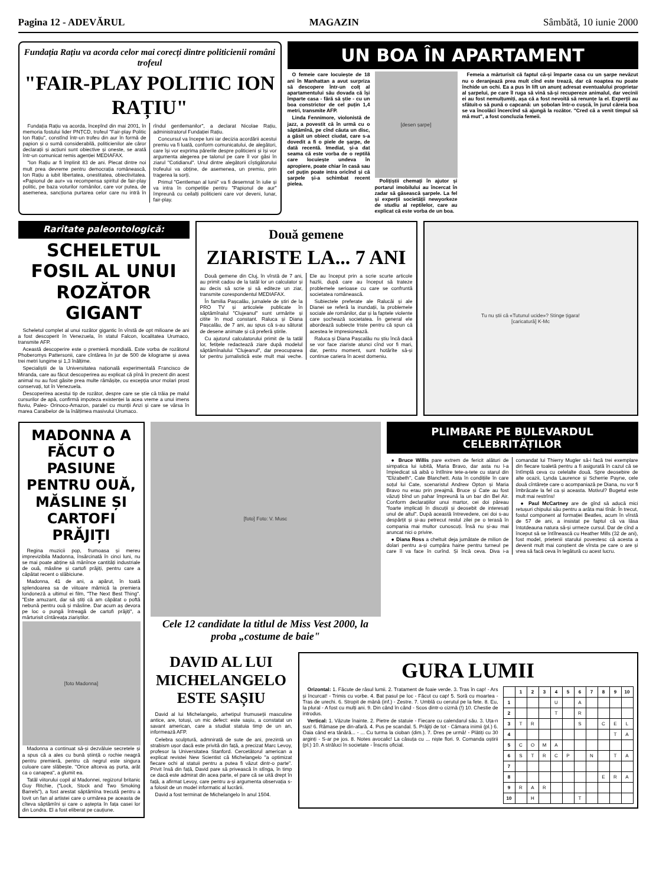Pagina 12 - ADEVĂRUL MAGAZIN Sâmbătă, 10 iunie 2000
Fundația Rațiu va acorda celor mai corecți dintre politicienii români trofeul
"FAIR-PLAY POLITIC ION RAȚIU"
Fundația Rațiu va acorda, începînd din mai 2001, în memoria fostului lider PNȚCD, trofeul "Fair-play Politic Ion Rațiu", constînd într-un trofeu din aur în formă de papion și o sumă considerabilă, politicienilor ale căror declarații și acțiuni sunt obiective și oneste, se arată într-un comunicat remis agenției MEDIAFAX.
"Ion Rațiu ar fi împlinit 83 de ani. Plecat dintre noi mult prea devreme pentru democrația românească, Ion Rațiu a iubit libertatea, onestitatea, obiectivitatea. «Papionul de aur» va recompensa spiritul de fair-play politic, pe baza voturilor românilor, care vor putea, de asemenea, sancționa purtarea celor care nu intră în rîndul gentlemanilor", a declarat Nicolae Rațiu, administratorul Fundației Rațiu.
Concursul va începe luni iar decizia acordării acestui premiu va fi luată, conform comunicatului, de alegători, care își vor exprima părerile despre politicieni și își vor argumenta alegerea pe talonul pe care îl vor găsi în ziarul "Cotidianul". Unul dintre alegătorii cîștigătorului trofeului va obține, de asemenea, un premiu, prin tragerea la sorți.
Primul "Gentleman al lunii" va fi desemnat în iulie și va intra în competiție pentru "Papionul de aur" împreună cu ceilalți politicieni care vor deveni, lunar, fair-play.
UN BOA ÎN APARTAMENT
O femeie care locuiește de 18 ani în Manhattan a avut surpriza să descopere într-un colț al apartamentului său dovada că își împarte casa - fără să știe - cu un boa constrictor de cel puțin 1,4 metri, transmite AFP.
Linda Fennimore, violonistă de jazz, a povestit că în urmă cu o săptămînă, pe cînd căuta un disc, a găsit un obiect ciudat, care s-a dovedit a fi o piele de șarpe, de dată recentă. Imediat, și-a dat seama că este vorba de o reptilă care locuiește undeva în apropiere, poate chiar în casă sau cel puțin poate intra oricînd și că șarpele și-a schimbat recent pielea.
[desen șarpe]
Polițiștii chemați în ajutor și portarul imobilului au încercat în zadar să găsească șarpele. La fel și experții societății newyorkeze de studiu al reptilelor, care au explicat că este vorba de un boa.
Femeia a mărturisit că faptul că-și împarte casa cu un șarpe nevăzut nu o deranjează prea mult cînd este trează, dar că noaptea nu poate închide un ochi. Ea a pus în lift un anunț adresat eventualului proprietar al șarpelui, pe care îl ruga să vină să-și recupereze animalul, dar vecinii ei au fost nemulțumiți, așa că a fost nevoită să renunțe la el. Experții au sfătuit-o să pună o capcană: un șobolan într-o cușcă, în jurul căreia boa se va încolăci încercînd să ajungă la rozător. "Cred că a venit timpul să mă mut", a fost concluzia femeii.
Raritate paleontologică:
SCHELETUL FOSIL AL UNUI ROZĂTOR GIGANT
Scheletul complet al unui rozător gigantic în vîrstă de opt milioane de ani a fost descoperit în Venezuela, în statul Falcon, localitatea Urumaco, transmite AFP.
Această descoperire este o premieră mondială. Este vorba de rozătorul Phoberomys Pattersonii, care cîntărea în jur de 500 de kilograme și avea trei metri lungime și 1,3 înălțime.
Specialiștii de la Universitatea națională experimentală Francisco de Miranda, care au făcut descoperirea au explicat că pînă în prezent din acest animal nu au fost găsite prea multe rămășițe, cu excepția unor molari prost conservați, tot în Venezuela.
Descoperirea acestui tip de rozător, despre care se știe că trăia pe malul cursurilor de apă, confirmă impoteza existenței la acea vreme a unui imens fluviu, Paleo- Orinoco-Amazon, paralel cu munții Anzi și care se vărsa în marea Caraibelor de la înălțimea masivului Urumaco.
Două gemene
ZIARISTE LA... 7 ANI
Două gemene din Cluj, în vîrstă de 7 ani, au primit cadou de la tatăl lor un calculator și au decis să scrie și să editeze un ziar, transmite corespondentul MEDIAFAX.
În familia Pașcalău, jurnalele de știri de la PRO TV și articolele publicate în săptămînalul "Clujeanul" sunt urmărite și citite în mod constant. Raluca și Diana Pașcalău, de 7 ani, au spus că s-au săturat de desene animate și că preferă știrile.
Cu ajutorul calculatorului primit de la tatăl lor, fetițele redactează ziare după modelul săptămînalului "Clujeanul", dar preocuparea lor pentru jurnalistică este mult mai veche. Ele au început prin a scrie scurte articole hazlii, după care au început să trateze problemele serioase cu care se confruntă societatea românească.
Subiectele preferate ale Ralucăi și ale Dianei se referă la inundații, la problemele sociale ale românilor, dar și la faptele violente care șochează societatea. În general ele abordează subiecte triste pentru că spun că acestea le impresionează.
Raluca și Diana Pașcalău nu știu încă dacă se vor face ziariste atunci cînd vor fi mari, dar, pentru moment, sunt hotărîte să-și continue cariera în acest domeniu.
Tu nu știi că «Tutunul ucide»? Stinge țigara!
[caricatură] K-Mc
MADONNA A FĂCUT O PASIUNE PENTRU OUĂ, MĂSLINE ȘI CARTOFI PRĂJIȚI
Regina muzicii pop, frumoasa și mereu imprevizibila Madonna, însărcinată în cinci luni, nu se mai poate abține să mănînce cantități industriale de ouă, măsline și cartofi prăjiți, pentru care a căpătat recent o slăbiciune.
Madonna, 41 de ani, a apărut, în toată splendoarea sa de viitoare mămică la premiera londoneză a ultimul ei film, "The Next Best Thing". "Este amuzant, dar să știți că am căpătat o poftă nebună pentru ouă și măsline. Dar acum aș devora pe loc o pungă întreagă de cartofi prăjiți", a mărturisit cîntăreața ziariștilor.
[foto Madonna]
Madonna a continuat să-și dezvăluie secretele și a spus că a ales cu bună știință o rochie neagră pentru premieră, pentru că negrul este singura culoare care slăbește. "Orice altceva aș purta, arăt ca o canapea", a glumit ea.
Tatăl viitorului copil al Madonnei, regizorul britanic Guy Ritchie, ("Lock, Stock and Two Smoking Barrels"), a fost arestat săptămîna trecută pentru a lovit un fan al artistei care o urmărea pe aceasta de cîteva săptămîni și care o aștepta în fața casei lor din Londra. El a fost eliberat pe cauțiune.
[foto] Foto: V. Musc
Cele 12 candidate la titlul de Miss Vest 2000, la proba „costume de baie"
PLIMBARE PE BULEVARDUL CELEBRITĂȚILOR
● Bruce Willis pare extrem de fericit alături de simpatica lui iubită, Maria Bravo, dar asta nu l-a împiedicat să aibă o întîlnire tete-a-tete cu starul din "Elizabeth", Cate Blanchett. Asta în condițiile în care soțul lui Cate, scenaristul Andrew Opton și Maria Bravo nu erau prin preajmă. Bruce și Cate au fost văzuți bînd un pahar împreună la un bar din Bel Air. Conform declarațiilor unui martor, cei doi păreau "foarte implicați în discuții și deosebit de interesați unul de altul". După această întrevedere, cei doi s-au despărțit și și-au petrecut restul zilei pe o terasă în compania mai multor cunoscuți. Însă nu și-au mai aruncat nici o privire.
● Diana Ross a cheltuit deja jumătate de milion de dolari pentru a-și cumpăra haine pentru turneul pe care îl va face în curînd. Și încă ceva. Diva i-a comandat lui Thierry Mugler să-i facă trei exemplare din fiecare toaletă pentru a fi asigurată în cazul că se întîmplă ceva cu celelalte două. Spre deosebire de alte ocazii, Lynda Laurence și Scherrie Payne, cele două cîntărețe care o acompaniază pe Diana, nu vor fi îmbrăcate la fel ca și aceasta. Motivul? Bugetul este mult mai restrîns!
● Paul McCartney are de gînd să aducă mici retușuri chipului său pentru a arăta mai tînăr. În trecut, fostul component al formației Beatles, acum în vîrstă de 57 de ani, a insistat pe faptul că va lăsa întotdeauna natura să-și urmeze cursul. Dar de cînd a început să se întîlnească cu Heather Mills (32 de ani), fost model, prietenii starului povestesc că acesta a devenit mult mai conștient de vîrsta pe care o are și vrea să facă ceva în legătură cu acest lucru.
DAVID AL LUI MICHELANGELO ESTE SAȘIU
David al lui Michelangelo, arhetipul frumuseții masculine antice, are, totuși, un mic defect: este sașiu, a constatat un savant american, care a studiat statuia timp de un an, informează AFP.
Celebra sculptură, admnirată de sute de ani, prezintă un strabism ușor dacă este privită din față, a precizat Marc Levoy, profesor la Universitatea Stanford. Cercetătorul american a explicat revistei New Scientist că Michelangelo "a optimizat fiecare ochi al statuii pentru a putea fi văzut dintr-o parte". Privit însă din față, David pare să privească în stînga, în timp ce dacă este admirat din acea parte, el pare că se uită drept în față, a afirmat Levoy, care pentru a-și argumenta observația s-a folosit de un model informatic al lucrării.
David a fost terminat de Michelangelo în anul 1504.
GURA LUMII
Orizontal: 1. Făcute de râsul lumii. 2. Tratament de foaie verde. 3. Tras în cap! - Ars și încurcat! - Trimis cu vorbe. 4. Bat pasul pe loc - Făcut cu cap! 5. Soră cu moartea - Tras de urechi. 6. Stropit de mână (inf.) - Zestre. 7. Umblă cu cerutul pe la fete. 8. Eu, la plural - A fost cu mulți ani. 9. Din când în când - Scos dintr-o cizmă (!) 10. Chestie de introdus.
Vertical: 1. Văzute înainte. 2. Pietre de statuie - Fiecare cu calendarul său. 3. Uța-n sus! 6. Rămase pe din-afară. 4. Pus pe scandal. 5. Prăjiți de tot - Cămara inimii (pl.) 6. Oaia când era tânără... - ... Cu turma la cioban (dim.). 7. Dres pe urmă! - Plătiți cu 30 arginți - S-ar pe jos. 8. Notes avocalic! La căsuța cu ... niște flori. 9. Comanda oștirii (pl.) 10. A străluci în societate - Înscris oficial.
| | 1 | 2 | 3 | 4 | 5 | 6 | 7 | 8 | 9 | 10 |
| --- | --- | --- | --- | --- | --- | --- | --- | --- | --- | --- |
| 1 | | | | U | | A | | | | |
| 2 | | | | T | | R | | | | |
| 3 | T | R | | | | S | | C | E | L |
| 4 | | | | | | | | | T | A |
| 5 | C | O | M | A | | | | | | |
| 6 | S | T | R | C | P | | N | | T | A |
| 7 | | | | | | | | | | |
| 8 | | | | | | | | E | R | A |
| 9 | R | A | R | | | | | | | |
| 10 | | H | | | | T | | | | |